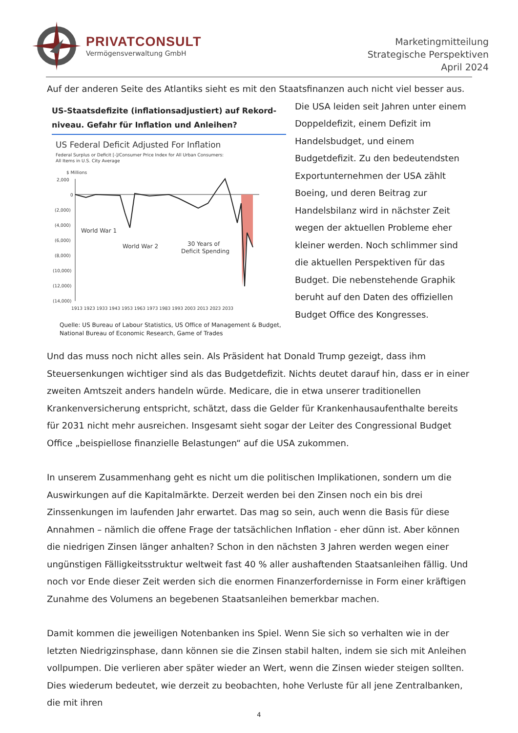PRIVATCONSULT
Vermögensverwaltung GmbH
Marketingmitteilung
Strategische Perspektiven
April 2024
Auf der anderen Seite des Atlantiks sieht es mit den Staatsfinanzen auch nicht viel besser aus. Die
US-Staatsdefizite (inflationsadjustiert) auf Rekord-niveau. Gefahr für Inflation und Anleihen?
US Federal Deficit Adjusted For Inflation
Federal Surplus or Deficit [-]/Consumer Price Index for All Urban Consumers:
All Items in U.S. City Average
$ Millions
2,000
0
(2,000)
(4,000)
(6,000)
(8,000)
(10,000)
(12,000)
(14,000)
World War 1
World War 2
30 Years of
Deficit Spending
1913 1923 1933 1943 1953 1963 1973 1983 1993 2003 2013 2023 2033
Quelle: US Bureau of Labour Statistics, US Office of Management & Budget, National Bureau of Economic Research, Game of Trades
USA leiden seit Jahren unter einem Doppeldefizit, einem Defizit im Handelsbudget, und einem Budgetdefizit. Zu den bedeutendsten Exportunternehmen der USA zählt Boeing, und deren Beitrag zur Handelsbilanz wird in nächster Zeit wegen der aktuellen Probleme eher kleiner werden. Noch schlimmer sind die aktuellen Perspektiven für das Budget. Die nebenstehende Graphik beruht auf den Daten des offiziellen Budget Office des Kongresses.
Und das muss noch nicht alles sein. Als Präsident hat Donald Trump gezeigt, dass ihm Steuersenkungen wichtiger sind als das Budgetdefizit. Nichts deutet darauf hin, dass er in einer zweiten Amtszeit anders handeln würde. Medicare, die in etwa unserer traditionellen Krankenversicherung entspricht, schätzt, dass die Gelder für Krankenhausaufenthalte bereits für 2031 nicht mehr ausreichen. Insgesamt sieht sogar der Leiter des Congressional Budget Office „beispiellose finanzielle Belastungen“ auf die USA zukommen.
In unserem Zusammenhang geht es nicht um die politischen Implikationen, sondern um die Auswirkungen auf die Kapitalmärkte. Derzeit werden bei den Zinsen noch ein bis drei Zinssenkungen im laufenden Jahr erwartet. Das mag so sein, auch wenn die Basis für diese Annahmen – nämlich die offene Frage der tatsächlichen Inflation - eher dünn ist. Aber können die niedrigen Zinsen länger anhalten? Schon in den nächsten 3 Jahren werden wegen einer ungünstigen Fälligkeitsstruktur weltweit fast 40 % aller aushaftenden Staatsanleihen fällig. Und noch vor Ende dieser Zeit werden sich die enormen Finanzerfordernisse in Form einer kräftigen Zunahme des Volumens an begebenen Staatsanleihen bemerkbar machen.
Damit kommen die jeweiligen Notenbanken ins Spiel. Wenn Sie sich so verhalten wie in der letzten Niedrigzinsphase, dann können sie die Zinsen stabil halten, indem sie sich mit Anleihen vollpumpen. Die verlieren aber später wieder an Wert, wenn die Zinsen wieder steigen sollten. Dies wiederum bedeutet, wie derzeit zu beobachten, hohe Verluste für all jene Zentralbanken, die mit ihren
4